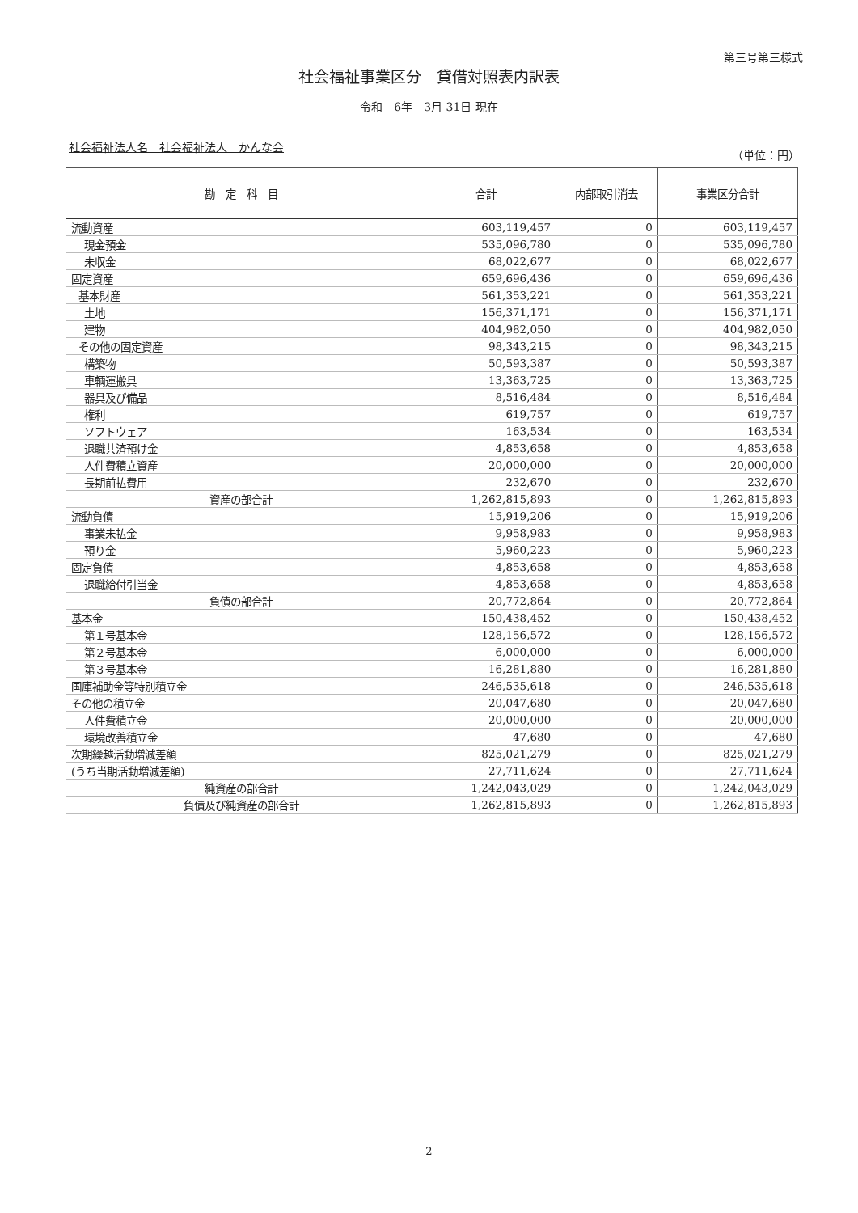第三号第三様式
社会福祉事業区分　貸借対照表内訳表
令和　6年　3月 31日 現在
社会福祉法人名　社会福祉法人　かんな会 （単位：円）
| 勘 定 科 目 | 合計 | 内部取引消去 | 事業区分合計 |
| --- | --- | --- | --- |
| 流動資産 | 603,119,457 | 0 | 603,119,457 |
| 現金預金 | 535,096,780 | 0 | 535,096,780 |
| 未収金 | 68,022,677 | 0 | 68,022,677 |
| 固定資産 | 659,696,436 | 0 | 659,696,436 |
| 基本財産 | 561,353,221 | 0 | 561,353,221 |
| 土地 | 156,371,171 | 0 | 156,371,171 |
| 建物 | 404,982,050 | 0 | 404,982,050 |
| その他の固定資産 | 98,343,215 | 0 | 98,343,215 |
| 構築物 | 50,593,387 | 0 | 50,593,387 |
| 車輌運搬具 | 13,363,725 | 0 | 13,363,725 |
| 器具及び備品 | 8,516,484 | 0 | 8,516,484 |
| 権利 | 619,757 | 0 | 619,757 |
| ソフトウェア | 163,534 | 0 | 163,534 |
| 退職共済預け金 | 4,853,658 | 0 | 4,853,658 |
| 人件費積立資産 | 20,000,000 | 0 | 20,000,000 |
| 長期前払費用 | 232,670 | 0 | 232,670 |
| 資産の部合計 | 1,262,815,893 | 0 | 1,262,815,893 |
| 流動負債 | 15,919,206 | 0 | 15,919,206 |
| 事業未払金 | 9,958,983 | 0 | 9,958,983 |
| 預り金 | 5,960,223 | 0 | 5,960,223 |
| 固定負債 | 4,853,658 | 0 | 4,853,658 |
| 退職給付引当金 | 4,853,658 | 0 | 4,853,658 |
| 負債の部合計 | 20,772,864 | 0 | 20,772,864 |
| 基本金 | 150,438,452 | 0 | 150,438,452 |
| 第１号基本金 | 128,156,572 | 0 | 128,156,572 |
| 第２号基本金 | 6,000,000 | 0 | 6,000,000 |
| 第３号基本金 | 16,281,880 | 0 | 16,281,880 |
| 国庫補助金等特別積立金 | 246,535,618 | 0 | 246,535,618 |
| その他の積立金 | 20,047,680 | 0 | 20,047,680 |
| 人件費積立金 | 20,000,000 | 0 | 20,000,000 |
| 環境改善積立金 | 47,680 | 0 | 47,680 |
| 次期繰越活動増減差額 | 825,021,279 | 0 | 825,021,279 |
| (うち当期活動増減差額) | 27,711,624 | 0 | 27,711,624 |
| 純資産の部合計 | 1,242,043,029 | 0 | 1,242,043,029 |
| 負債及び純資産の部合計 | 1,262,815,893 | 0 | 1,262,815,893 |
2